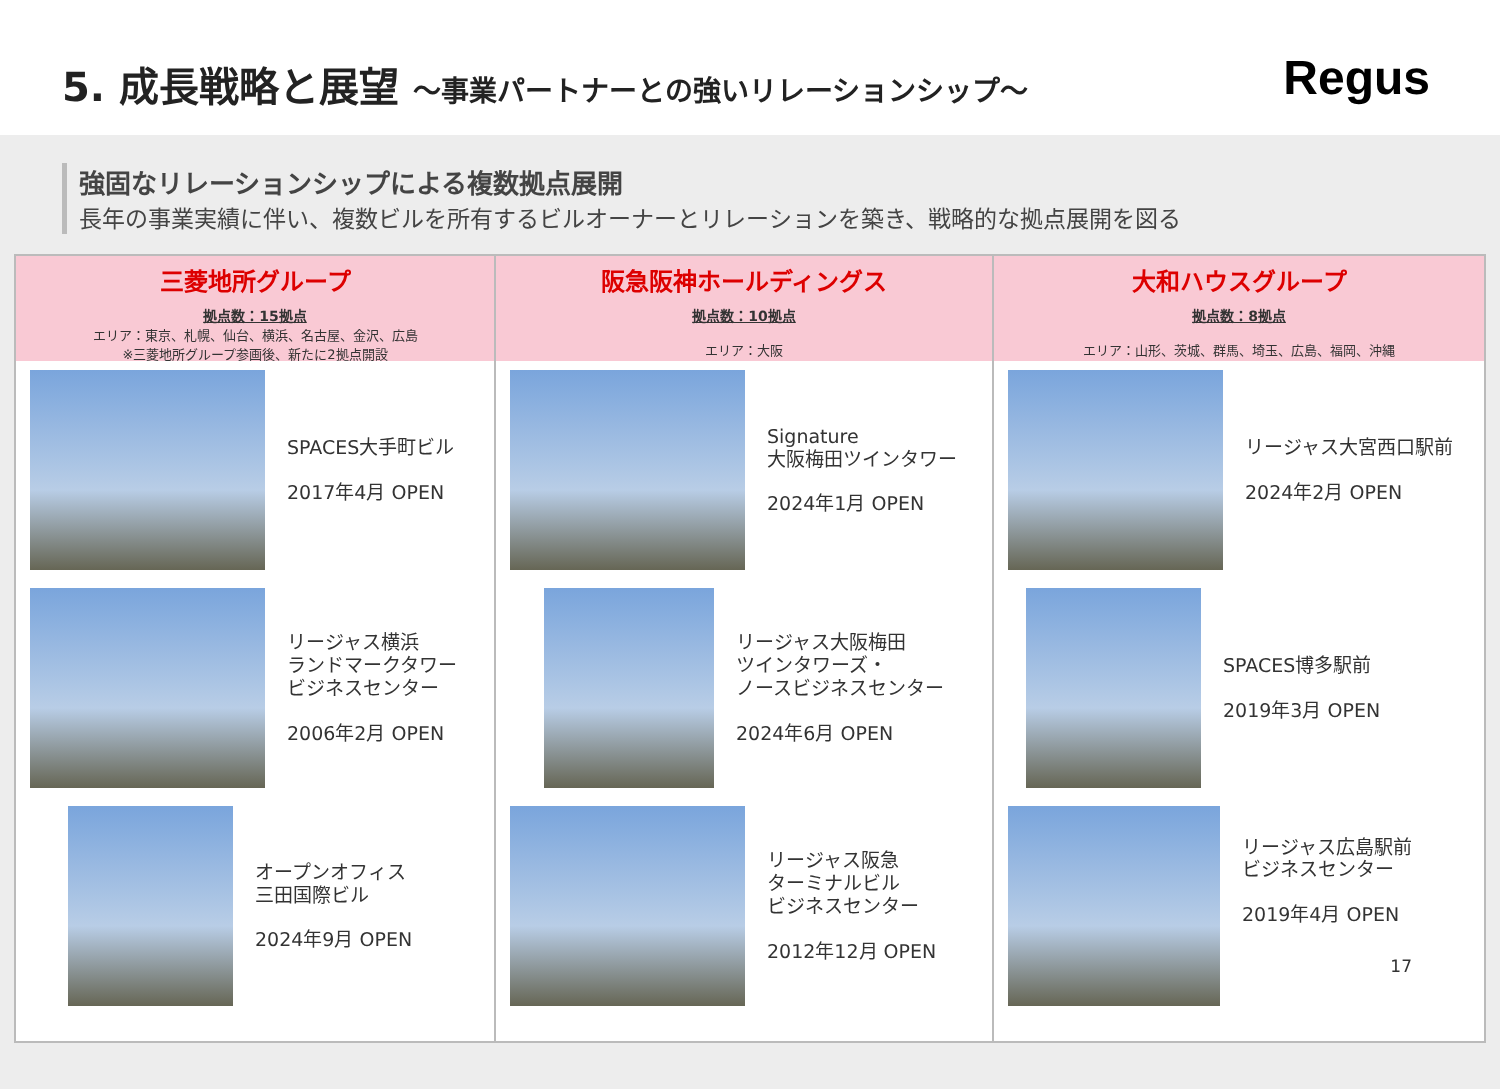5. 成長戦略と展望 ～事業パートナーとの強いリレーションシップ～
Regus
強固なリレーションシップによる複数拠点展開
長年の事業実績に伴い、複数ビルを所有するビルオーナーとリレーションを築き、戦略的な拠点展開を図る
三菱地所グループ
拠点数：15拠点
エリア：東京、札幌、仙台、横浜、名古屋、金沢、広島
※三菱地所グループ参画後、新たに2拠点開設
SPACES大手町ビル
2017年4月 OPEN
リージャス横浜
ランドマークタワー
ビジネスセンター
2006年2月 OPEN
オープンオフィス
三田国際ビル
2024年9月 OPEN
阪急阪神ホールディングス
拠点数：10拠点
エリア：大阪
Signature
大阪梅田ツインタワー
2024年1月 OPEN
リージャス大阪梅田
ツインタワーズ・
ノースビジネスセンター
2024年6月 OPEN
リージャス阪急
ターミナルビル
ビジネスセンター
2012年12月 OPEN
大和ハウスグループ
拠点数：8拠点
エリア：山形、茨城、群馬、埼玉、広島、福岡、沖縄
リージャス大宮西口駅前
2024年2月 OPEN
SPACES博多駅前
2019年3月 OPEN
リージャス広島駅前
ビジネスセンター
2019年4月 OPEN
17